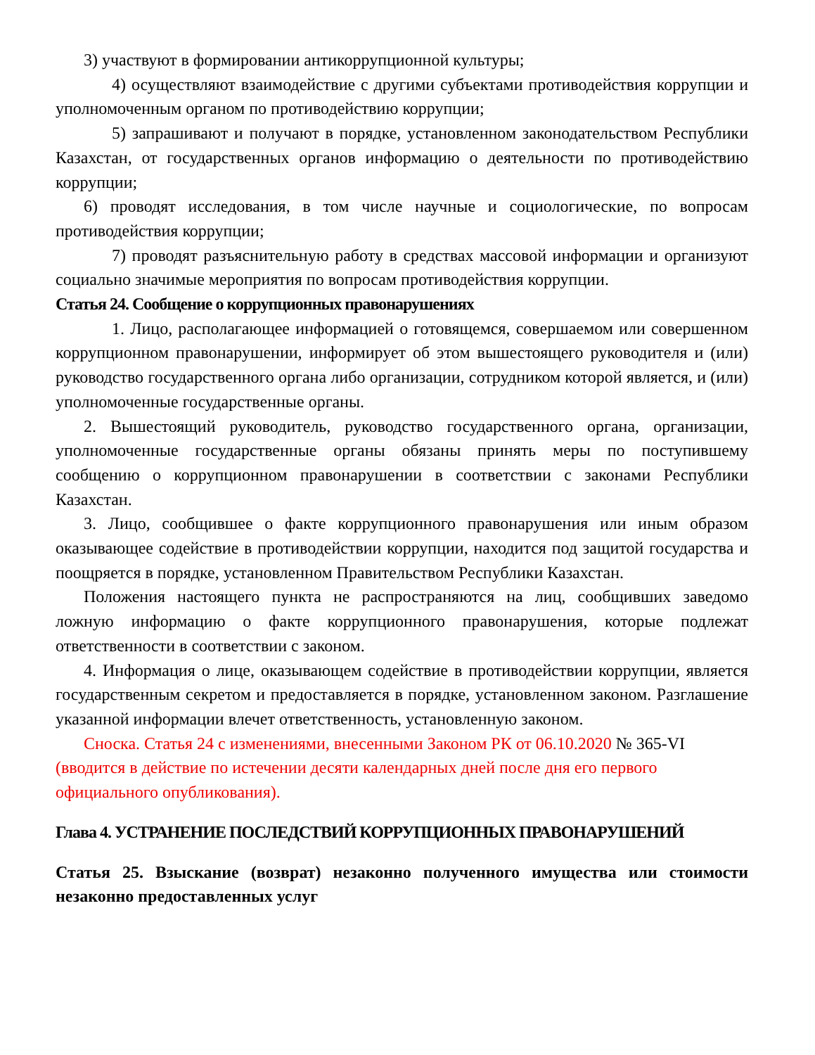3) участвуют в формировании антикоррупционной культуры;
4) осуществляют взаимодействие с другими субъектами противодействия коррупции и уполномоченным органом по противодействию коррупции;
5) запрашивают и получают в порядке, установленном законодательством Республики Казахстан, от государственных органов информацию о деятельности по противодействию коррупции;
6) проводят исследования, в том числе научные и социологические, по вопросам противодействия коррупции;
7) проводят разъяснительную работу в средствах массовой информации и организуют социально значимые мероприятия по вопросам противодействия коррупции.
Статья 24. Сообщение о коррупционных правонарушениях
1. Лицо, располагающее информацией о готовящемся, совершаемом или совершенном коррупционном правонарушении, информирует об этом вышестоящего руководителя и (или) руководство государственного органа либо организации, сотрудником которой является, и (или) уполномоченные государственные органы.
2. Вышестоящий руководитель, руководство государственного органа, организации, уполномоченные государственные органы обязаны принять меры по поступившему сообщению о коррупционном правонарушении в соответствии с законами Республики Казахстан.
3. Лицо, сообщившее о факте коррупционного правонарушения или иным образом оказывающее содействие в противодействии коррупции, находится под защитой государства и поощряется в порядке, установленном Правительством Республики Казахстан.
Положения настоящего пункта не распространяются на лиц, сообщивших заведомо ложную информацию о факте коррупционного правонарушения, которые подлежат ответственности в соответствии с законом.
4. Информация о лице, оказывающем содействие в противодействии коррупции, является государственным секретом и предоставляется в порядке, установленном законом. Разглашение указанной информации влечет ответственность, установленную законом.
Сноска. Статья 24 с изменениями, внесенными Законом РК от 06.10.2020 № 365-VI (вводится в действие по истечении десяти календарных дней после дня его первого официального опубликования).
Глава 4. УСТРАНЕНИЕ ПОСЛЕДСТВИЙ КОРРУПЦИОННЫХ ПРАВОНАРУШЕНИЙ
Статья 25. Взыскание (возврат) незаконно полученного имущества или стоимости незаконно предоставленных услуг